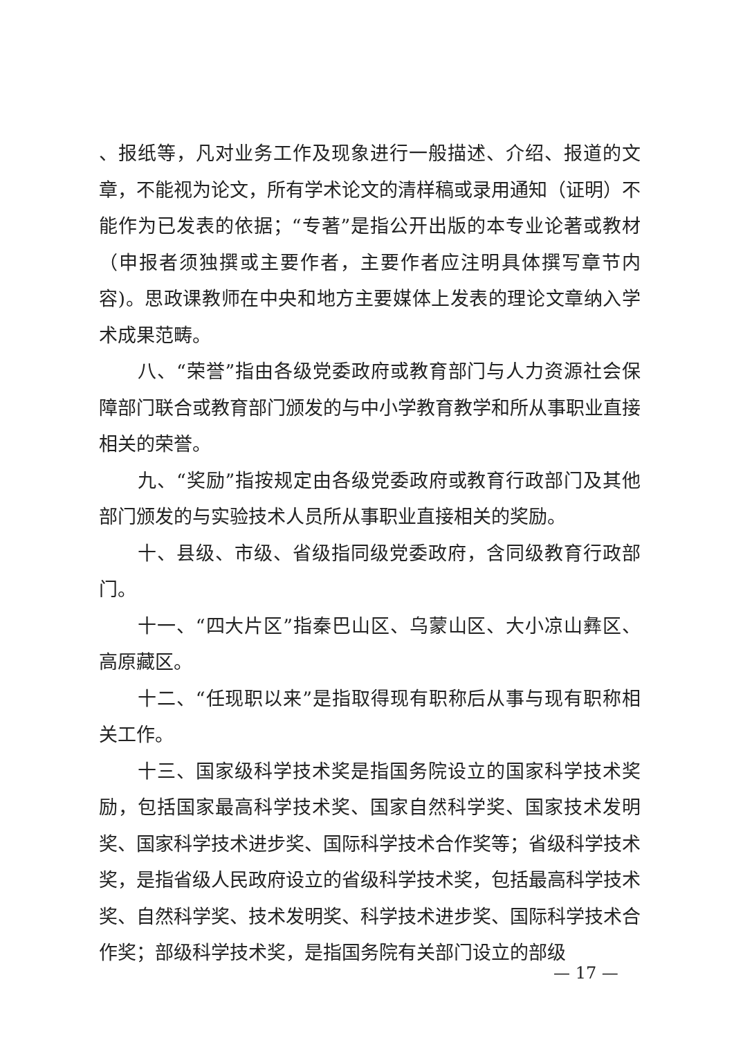、报纸等，凡对业务工作及现象进行一般描述、介绍、报道的文章，不能视为论文，所有学术论文的清样稿或录用通知（证明）不能作为已发表的依据；“专著”是指公开出版的本专业论著或教材（申报者须独撰或主要作者，主要作者应注明具体撰写章节内容)。思政课教师在中央和地方主要媒体上发表的理论文章纳入学术成果范畴。
八、“荣誉”指由各级党委政府或教育部门与人力资源社会保障部门联合或教育部门颁发的与中小学教育教学和所从事职业直接相关的荣誉。
九、“奖励”指按规定由各级党委政府或教育行政部门及其他部门颁发的与实验技术人员所从事职业直接相关的奖励。
十、县级、市级、省级指同级党委政府，含同级教育行政部门。
十一、“四大片区”指秦巴山区、乌蒙山区、大小凉山彝区、高原藏区。
十二、“任现职以来”是指取得现有职称后从事与现有职称相关工作。
十三、国家级科学技术奖是指国务院设立的国家科学技术奖励，包括国家最高科学技术奖、国家自然科学奖、国家技术发明奖、国家科学技术进步奖、国际科学技术合作奖等；省级科学技术奖，是指省级人民政府设立的省级科学技术奖，包括最高科学技术奖、自然科学奖、技术发明奖、科学技术进步奖、国际科学技术合作奖；部级科学技术奖，是指国务院有关部门设立的部级
— 17 —